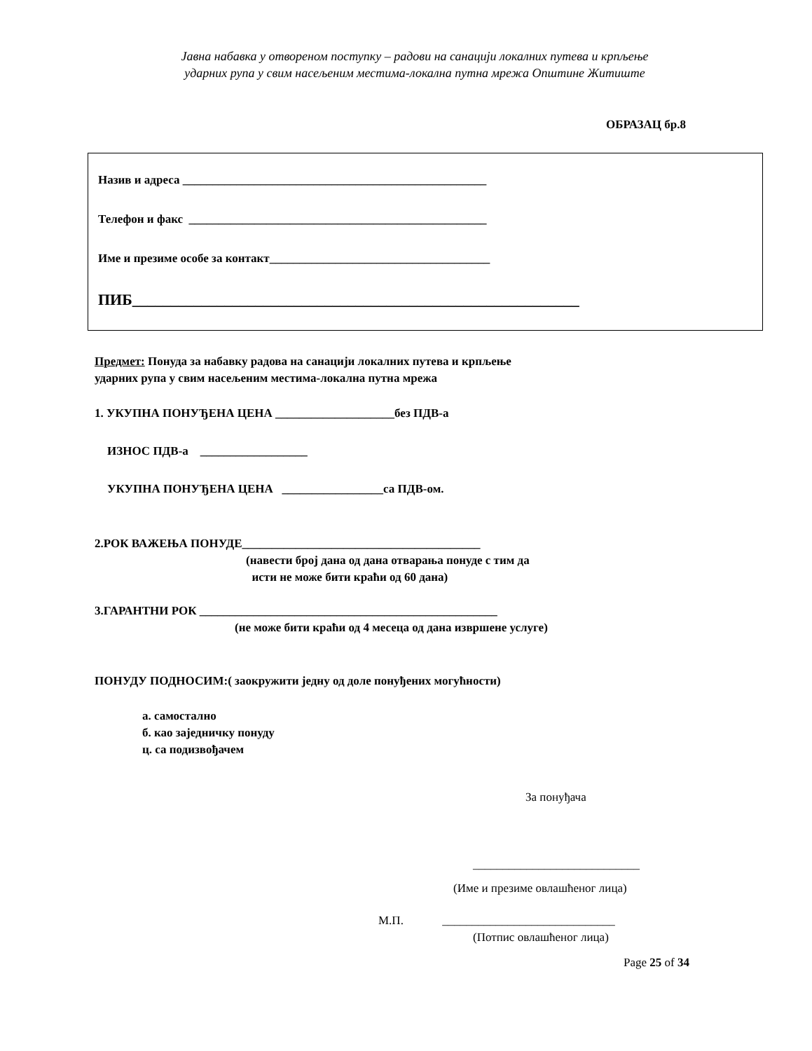Јавна набавка у отвореном поступку – радови на санацији локалних путева и крпљење
ударних рупа у свим насељеним местима-локална путна мрежа Општине Житиште
ОБРАЗАЦ бр.8
Назив и адреса ___________________________________________________
Телефон и факс __________________________________________________
Име и презиме особе за контакт_____________________________________
ПИБ__________________________________________________________
Предмет: Понуда за набавку радова на санацији локалних путева и крпљење
ударних рупа у свим насељеним местима-локална путна мрежа
1. УКУПНА ПОНУЂЕНА ЦЕНА ____________________без ПДВ-а
ИЗНОС ПДВ-а __________________
УКУПНА ПОНУЂЕНА ЦЕНА _________________са ПДВ-ом.
2.РОК ВАЖЕЊА ПОНУДЕ________________________________________
(навести број дана од дана отварања понуде с тим да
исти не може бити краћи од 60 дана)
3.ГАРАНТНИ РОК __________________________________________________
(не може бити краћи од 4 месеца од дана извршене услуге)
ПОНУДУ ПОДНОСИМ:( заокружити једну од доле понуђених могућности)
а. самостално
б. као заједничку понуду
ц. са подизвођачем
За понуђача
____________________________
(Име и презиме овлашћеног лица)
М.П. _____________________________
(Потпис овлашћеног лица)
Page 25 of 34